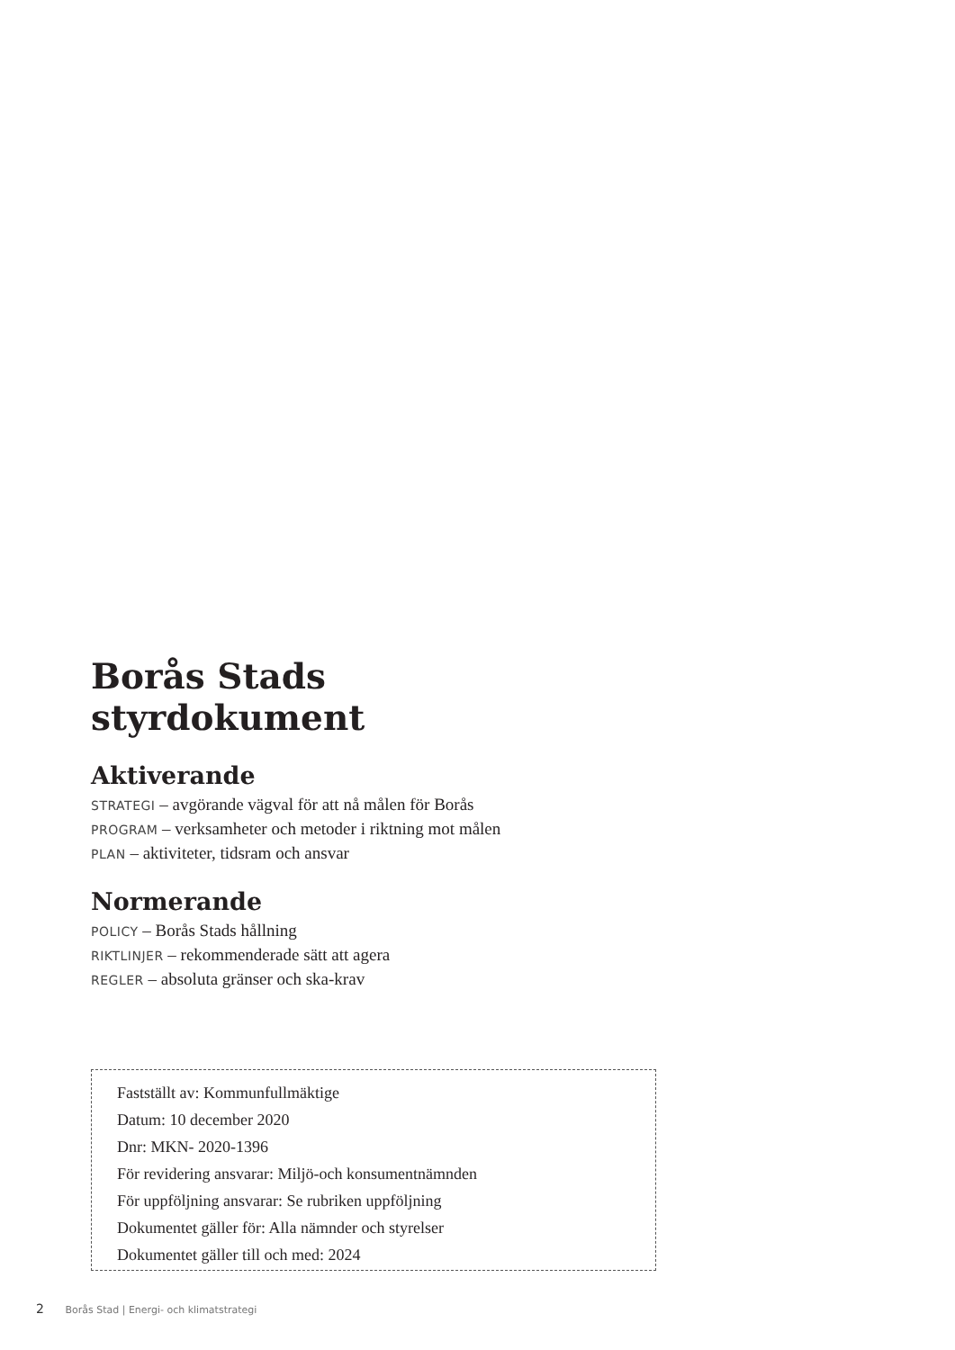Borås Stads
styrdokument
Aktiverande
STRATEGI – avgörande vägval för att nå målen för Borås
PROGRAM – verksamheter och metoder i riktning mot målen
PLAN – aktiviteter, tidsram och ansvar
Normerande
POLICY – Borås Stads hållning
RIKTLINJER – rekommenderade sätt att agera
REGLER – absoluta gränser och ska-krav
Fastställt av: Kommunfullmäktige
Datum: 10 december 2020
Dnr: MKN- 2020-1396
För revidering ansvarar: Miljö-och konsumentnämnden
För uppföljning ansvarar: Se rubriken uppföljning
Dokumentet gäller för: Alla nämnder och styrelser
Dokumentet gäller till och med: 2024
2 Borås Stad | Energi- och klimatstrategi